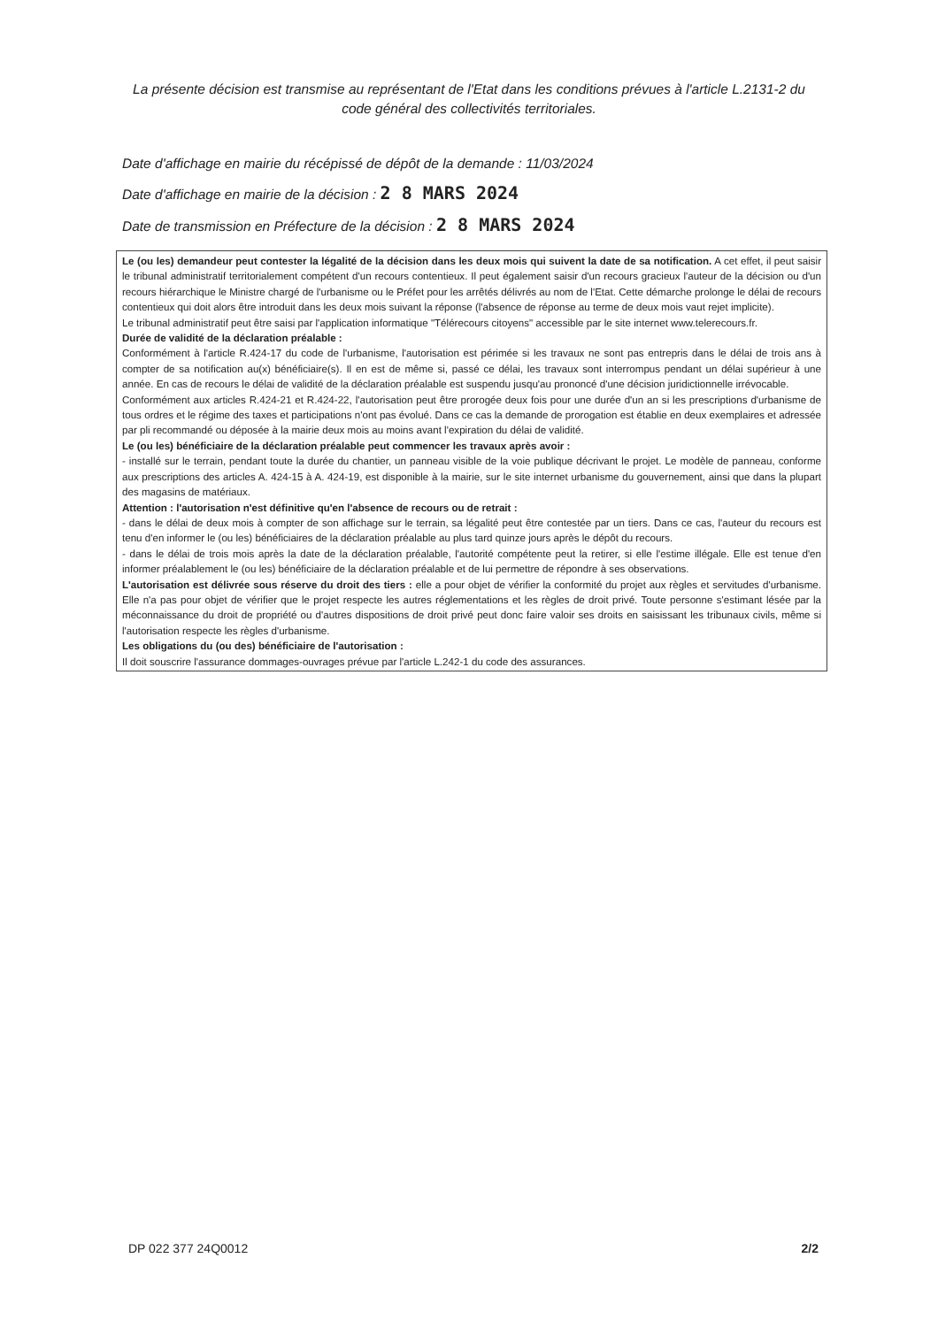La présente décision est transmise au représentant de l'Etat dans les conditions prévues à l'article L.2131-2 du code général des collectivités territoriales.
Date d'affichage en mairie du récépissé de dépôt de la demande : 11/03/2024
Date d'affichage en mairie de la décision : 2 8 MARS 2024
Date de transmission en Préfecture de la décision : 2 8 MARS 2024
Le (ou les) demandeur peut contester la légalité de la décision dans les deux mois qui suivent la date de sa notification. A cet effet, il peut saisir le tribunal administratif territorialement compétent d'un recours contentieux. Il peut également saisir d'un recours gracieux l'auteur de la décision ou d'un recours hiérarchique le Ministre chargé de l'urbanisme ou le Préfet pour les arrêtés délivrés au nom de l'Etat. Cette démarche prolonge le délai de recours contentieux qui doit alors être introduit dans les deux mois suivant la réponse (l'absence de réponse au terme de deux mois vaut rejet implicite).
Le tribunal administratif peut être saisi par l'application informatique "Télérecours citoyens" accessible par le site internet www.telerecours.fr.
Durée de validité de la déclaration préalable :
Conformément à l'article R.424-17 du code de l'urbanisme, l'autorisation est périmée si les travaux ne sont pas entrepris dans le délai de trois ans à compter de sa notification au(x) bénéficiaire(s). Il en est de même si, passé ce délai, les travaux sont interrompus pendant un délai supérieur à une année. En cas de recours le délai de validité de la déclaration préalable est suspendu jusqu'au prononcé d'une décision juridictionnelle irrévocable.
Conformément aux articles R.424-21 et R.424-22, l'autorisation peut être prorogée deux fois pour une durée d'un an si les prescriptions d'urbanisme de tous ordres et le régime des taxes et participations n'ont pas évolué. Dans ce cas la demande de prorogation est établie en deux exemplaires et adressée par pli recommandé ou déposée à la mairie deux mois au moins avant l'expiration du délai de validité.
Le (ou les) bénéficiaire de la déclaration préalable peut commencer les travaux après avoir :
- installé sur le terrain, pendant toute la durée du chantier, un panneau visible de la voie publique décrivant le projet. Le modèle de panneau, conforme aux prescriptions des articles A. 424-15 à A. 424-19, est disponible à la mairie, sur le site internet urbanisme du gouvernement, ainsi que dans la plupart des magasins de matériaux.
Attention : l'autorisation n'est définitive qu'en l'absence de recours ou de retrait :
- dans le délai de deux mois à compter de son affichage sur le terrain, sa légalité peut être contestée par un tiers. Dans ce cas, l'auteur du recours est tenu d'en informer le (ou les) bénéficiaires de la déclaration préalable au plus tard quinze jours après le dépôt du recours.
- dans le délai de trois mois après la date de la déclaration préalable, l'autorité compétente peut la retirer, si elle l'estime illégale. Elle est tenue d'en informer préalablement le (ou les) bénéficiaire de la déclaration préalable et de lui permettre de répondre à ses observations.
L'autorisation est délivrée sous réserve du droit des tiers : elle a pour objet de vérifier la conformité du projet aux règles et servitudes d'urbanisme. Elle n'a pas pour objet de vérifier que le projet respecte les autres réglementations et les règles de droit privé. Toute personne s'estimant lésée par la méconnaissance du droit de propriété ou d'autres dispositions de droit privé peut donc faire valoir ses droits en saisissant les tribunaux civils, même si l'autorisation respecte les règles d'urbanisme.
Les obligations du (ou des) bénéficiaire de l'autorisation :
Il doit souscrire l'assurance dommages-ouvrages prévue par l'article L.242-1 du code des assurances.
DP 022 377 24Q0012 2/2